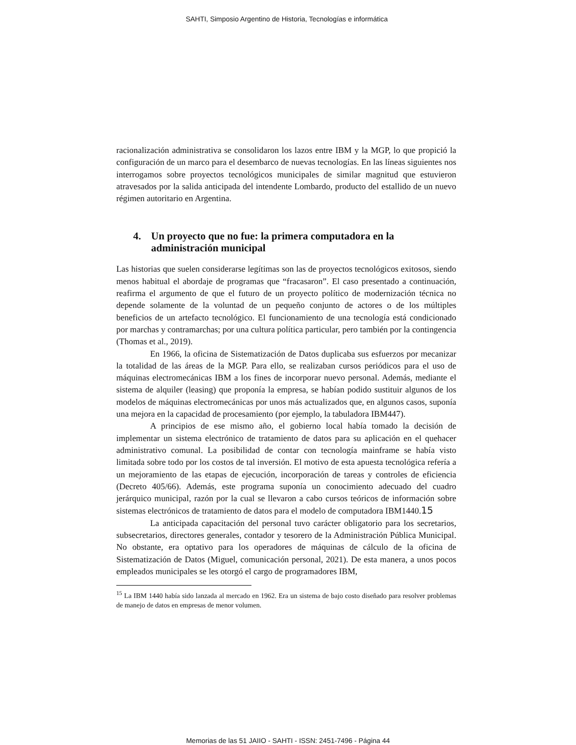SAHTI, Simposio Argentino de Historia, Tecnologías e informática
racionalización administrativa se consolidaron los lazos entre IBM y la MGP, lo que propició la configuración de un marco para el desembarco de nuevas tecnologías. En las líneas siguientes nos interrogamos sobre proyectos tecnológicos municipales de similar magnitud que estuvieron atravesados por la salida anticipada del intendente Lombardo, producto del estallido de un nuevo régimen autoritario en Argentina.
4. Un proyecto que no fue: la primera computadora en la administración municipal
Las historias que suelen considerarse legítimas son las de proyectos tecnológicos exitosos, siendo menos habitual el abordaje de programas que “fracasaron”. El caso presentado a continuación, reafirma el argumento de que el futuro de un proyecto político de modernización técnica no depende solamente de la voluntad de un pequeño conjunto de actores o de los múltiples beneficios de un artefacto tecnológico. El funcionamiento de una tecnología está condicionado por marchas y contramarchas; por una cultura política particular, pero también por la contingencia (Thomas et al., 2019).
En 1966, la oficina de Sistematización de Datos duplicaba sus esfuerzos por mecanizar la totalidad de las áreas de la MGP. Para ello, se realizaban cursos periódicos para el uso de máquinas electromecánicas IBM a los fines de incorporar nuevo personal. Además, mediante el sistema de alquiler (leasing) que proponía la empresa, se habían podido sustituir algunos de los modelos de máquinas electromecánicas por unos más actualizados que, en algunos casos, suponía una mejora en la capacidad de procesamiento (por ejemplo, la tabuladora IBM447).
A principios de ese mismo año, el gobierno local había tomado la decisión de implementar un sistema electrónico de tratamiento de datos para su aplicación en el quehacer administrativo comunal. La posibilidad de contar con tecnología mainframe se había visto limitada sobre todo por los costos de tal inversión. El motivo de esta apuesta tecnológica refería a un mejoramiento de las etapas de ejecución, incorporación de tareas y controles de eficiencia (Decreto 405/66). Además, este programa suponía un conocimiento adecuado del cuadro jerárquico municipal, razón por la cual se llevaron a cabo cursos teóricos de información sobre sistemas electrónicos de tratamiento de datos para el modelo de computadora IBM1440.15
La anticipada capacitación del personal tuvo carácter obligatorio para los secretarios, subsecretarios, directores generales, contador y tesorero de la Administración Pública Municipal. No obstante, era optativo para los operadores de máquinas de cálculo de la oficina de Sistematización de Datos (Miguel, comunicación personal, 2021). De esta manera, a unos pocos empleados municipales se les otorgó el cargo de programadores IBM,
<sup>15</sup> La IBM 1440 había sido lanzada al mercado en 1962. Era un sistema de bajo costo diseñado para resolver problemas de manejo de datos en empresas de menor volumen.
Memorias de las 51 JAIIO - SAHTI - ISSN: 2451-7496 - Página 44